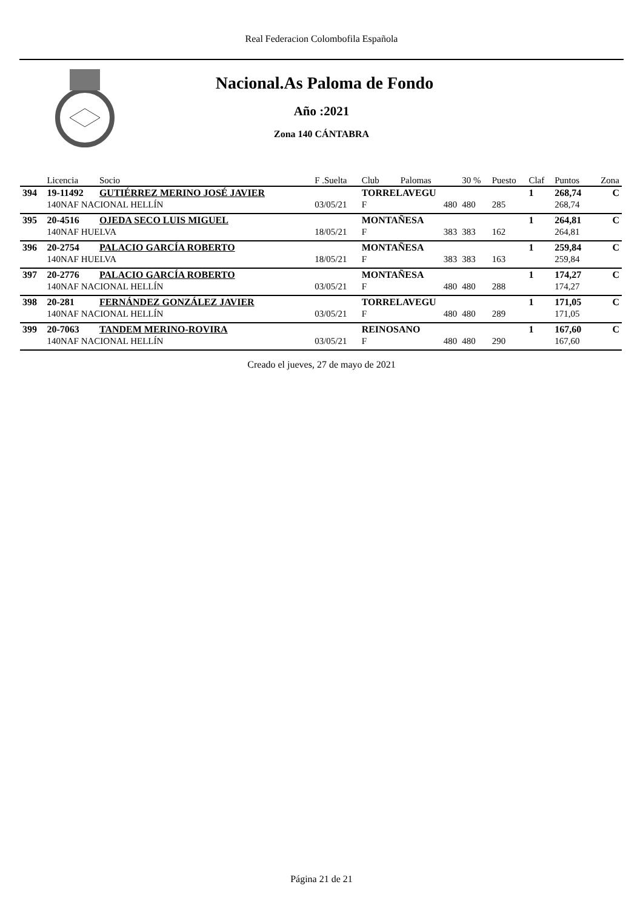Real Federacion Colombofila Española
Nacional.As Paloma de Fondo
Año :2021
Zona 140 CÁNTABRA
| | Licencia | Socio | F .Suelta | Club | Palomas | 30 % | Puesto | Claf | Puntos | Zona |
| --- | --- | --- | --- | --- | --- | --- | --- | --- | --- | --- |
| 394 | 19-11492 | GUTIÉRREZ MERINO JOSÉ JAVIER | | TORRELAVEGU | | | | 1 | 268,74 | C |
| | 140NAF NACIONAL HELLÍN | | 03/05/21 | F | 480 | 480 | 285 | | 268,74 | |
| 395 | 20-4516 | OJEDA SECO LUIS MIGUEL | | MONTAÑESA | | | | 1 | 264,81 | C |
| | 140NAF HUELVA | | 18/05/21 | F | 383 | 383 | 162 | | 264,81 | |
| 396 | 20-2754 | PALACIO GARCÍA ROBERTO | | MONTAÑESA | | | | 1 | 259,84 | C |
| | 140NAF HUELVA | | 18/05/21 | F | 383 | 383 | 163 | | 259,84 | |
| 397 | 20-2776 | PALACIO GARCÍA ROBERTO | | MONTAÑESA | | | | 1 | 174,27 | C |
| | 140NAF NACIONAL HELLÍN | | 03/05/21 | F | 480 | 480 | 288 | | 174,27 | |
| 398 | 20-281 | FERNÁNDEZ GONZÁLEZ JAVIER | | TORRELAVEGU | | | | 1 | 171,05 | C |
| | 140NAF NACIONAL HELLÍN | | 03/05/21 | F | 480 | 480 | 289 | | 171,05 | |
| 399 | 20-7063 | TANDEM MERINO-ROVIRA | | REINOSANO | | | | 1 | 167,60 | C |
| | 140NAF NACIONAL HELLÍN | | 03/05/21 | F | 480 | 480 | 290 | | 167,60 | |
Creado el jueves, 27 de mayo de 2021
Página 21 de 21